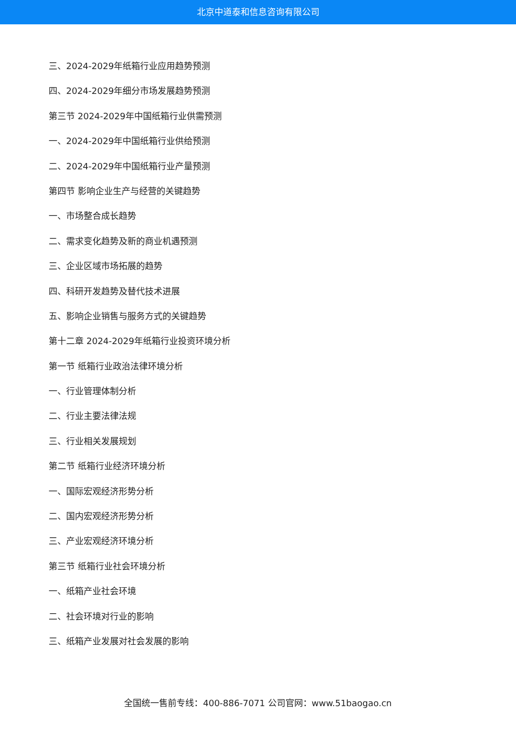北京中道泰和信息咨询有限公司
三、2024-2029年纸箱行业应用趋势预测
四、2024-2029年细分市场发展趋势预测
第三节 2024-2029年中国纸箱行业供需预测
一、2024-2029年中国纸箱行业供给预测
二、2024-2029年中国纸箱行业产量预测
第四节 影响企业生产与经营的关键趋势
一、市场整合成长趋势
二、需求变化趋势及新的商业机遇预测
三、企业区域市场拓展的趋势
四、科研开发趋势及替代技术进展
五、影响企业销售与服务方式的关键趋势
第十二章 2024-2029年纸箱行业投资环境分析
第一节 纸箱行业政治法律环境分析
一、行业管理体制分析
二、行业主要法律法规
三、行业相关发展规划
第二节 纸箱行业经济环境分析
一、国际宏观经济形势分析
二、国内宏观经济形势分析
三、产业宏观经济环境分析
第三节 纸箱行业社会环境分析
一、纸箱产业社会环境
二、社会环境对行业的影响
三、纸箱产业发展对社会发展的影响
全国统一售前专线：400-886-7071 公司官网：www.51baogao.cn